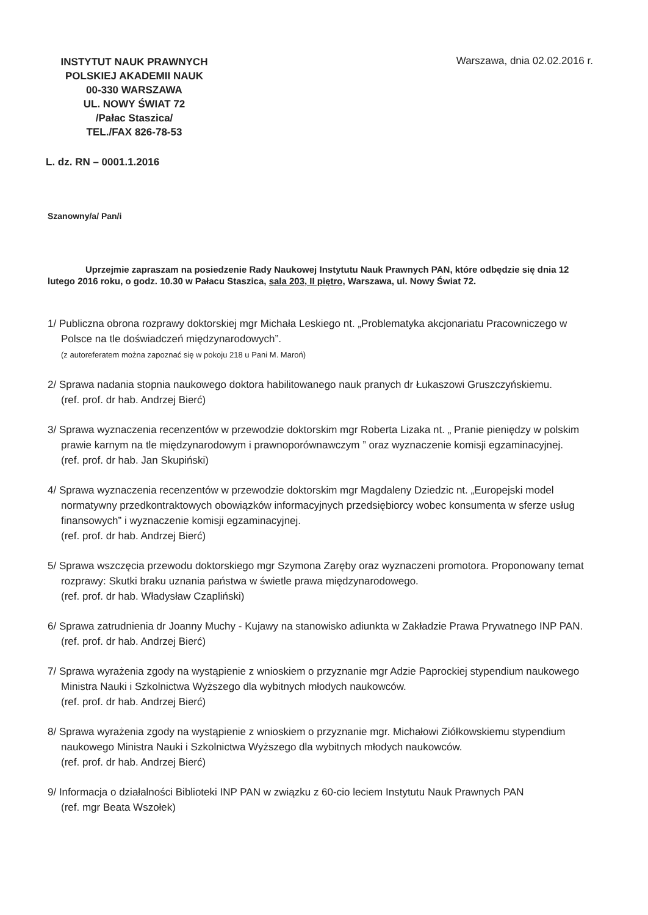INSTYTUT NAUK PRAWNYCH
POLSKIEJ AKADEMII NAUK
00-330 WARSZAWA
UL. NOWY ŚWIAT 72
/Pałac Staszica/
TEL./FAX 826-78-53
Warszawa, dnia 02.02.2016 r.
L. dz. RN – 0001.1.2016
Szanowny/a/ Pan/i
Uprzejmie zapraszam na posiedzenie Rady Naukowej Instytutu Nauk Prawnych PAN, które odbędzie się dnia 12 lutego 2016 roku, o godz. 10.30 w Pałacu Staszica, sala 203, II piętro, Warszawa, ul. Nowy Świat 72.
1/ Publiczna obrona rozprawy doktorskiej mgr Michała Leskiego nt. „Problematyka akcjonariatu Pracowniczego w Polsce na tle doświadczeń międzynarodowych”.
(z autoreferatem można zapoznać się w pokoju 218 u Pani M. Maroń)
2/ Sprawa nadania stopnia naukowego doktora habilitowanego nauk pranych dr Łukaszowi Gruszczyńskiemu.
(ref. prof. dr hab. Andrzej Bierć)
3/ Sprawa wyznaczenia recenzentów w przewodzie doktorskim mgr Roberta Lizaka nt. „ Pranie pieniędzy w polskim prawie karnym na tle międzynarodowym i prawnoporównawczym ” oraz wyznaczenie komisji egzaminacyjnej.
(ref. prof. dr hab. Jan Skupiński)
4/ Sprawa wyznaczenia recenzentów w przewodzie doktorskim mgr Magdaleny Dziedzic nt. „Europejski model normatywny przedkontraktowych obowiązków informacyjnych przedsiębiorcy wobec konsumenta w sferze usług finansowych” i wyznaczenie komisji egzaminacyjnej.
(ref. prof. dr hab. Andrzej Bierć)
5/ Sprawa wszczęcia przewodu doktorskiego mgr Szymona Zaręby oraz wyznaczeni promotora. Proponowany temat rozprawy: Skutki braku uznania państwa w świetle prawa międzynarodowego.
(ref. prof. dr hab. Władysław Czapliński)
6/ Sprawa zatrudnienia dr Joanny Muchy - Kujawy na stanowisko adiunkta w Zakładzie Prawa Prywatnego INP PAN.
(ref. prof. dr hab. Andrzej Bierć)
7/ Sprawa wyrażenia zgody na wystąpienie z wnioskiem o przyznanie mgr Adzie Paprockiej stypendium naukowego Ministra Nauki i Szkolnictwa Wyższego dla wybitnych młodych naukowców.
(ref. prof. dr hab. Andrzej Bierć)
8/ Sprawa wyrażenia zgody na wystąpienie z wnioskiem o przyznanie mgr. Michałowi Ziółkowskiemu stypendium naukowego Ministra Nauki i Szkolnictwa Wyższego dla wybitnych młodych naukowców.
(ref. prof. dr hab. Andrzej Bierć)
9/ Informacja o działalności Biblioteki INP PAN w związku z 60-cio leciem Instytutu Nauk Prawnych PAN
(ref. mgr Beata Wszołek)